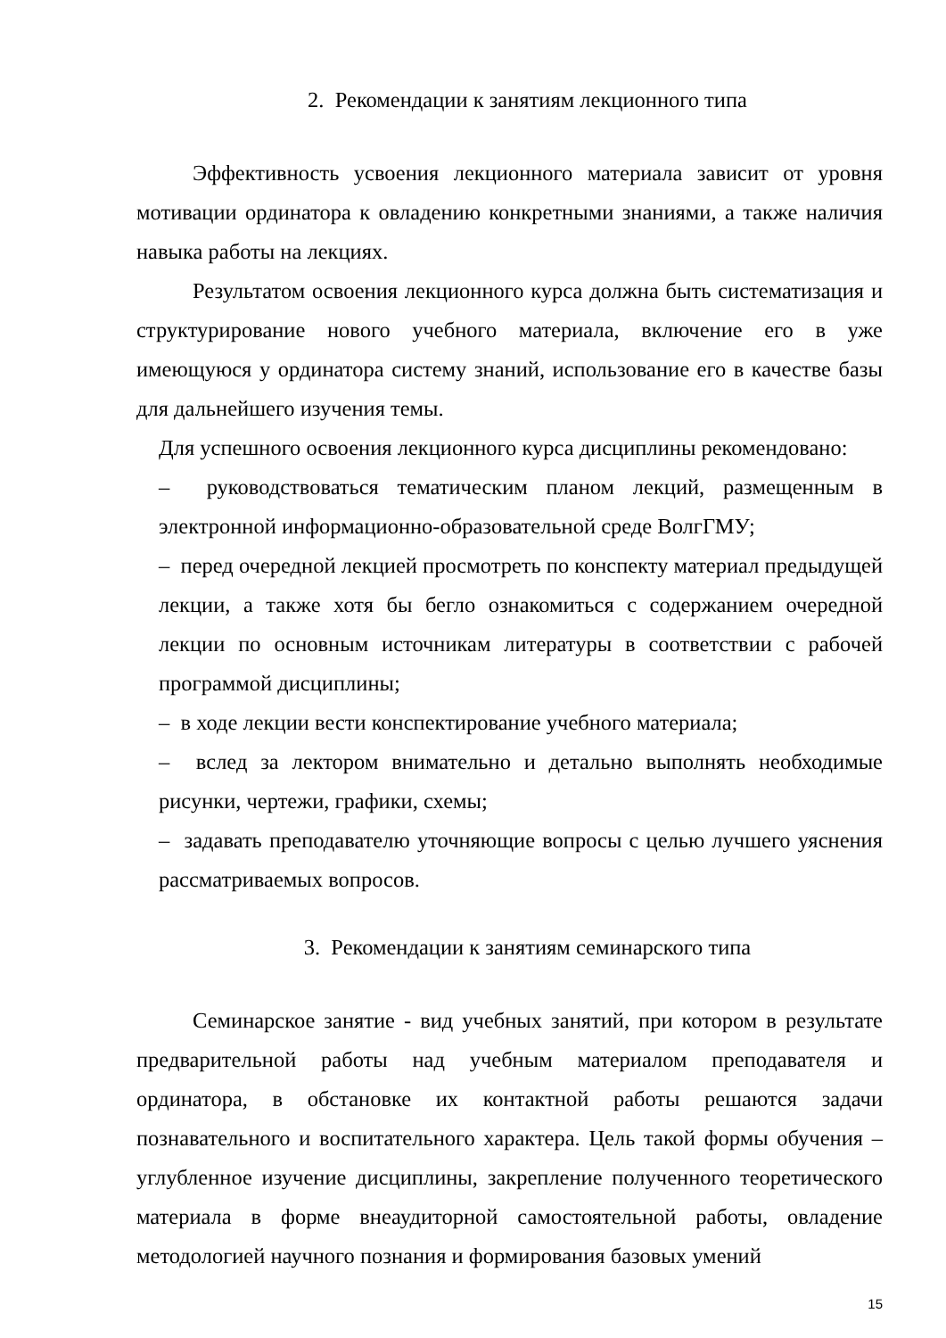2. Рекомендации к занятиям лекционного типа
Эффективность усвоения лекционного материала зависит от уровня мотивации ординатора к овладению конкретными знаниями, а также наличия навыка работы на лекциях.
Результатом освоения лекционного курса должна быть систематизация и структурирование нового учебного материала, включение его в уже имеющуюся у ординатора систему знаний, использование его в качестве базы для дальнейшего изучения темы.
Для успешного освоения лекционного курса дисциплины рекомендовано:
– руководствоваться тематическим планом лекций, размещенным в электронной информационно-образовательной среде ВолгГМУ;
– перед очередной лекцией просмотреть по конспекту материал предыдущей лекции, а также хотя бы бегло ознакомиться с содержанием очередной лекции по основным источникам литературы в соответствии с рабочей программой дисциплины;
– в ходе лекции вести конспектирование учебного материала;
– вслед за лектором внимательно и детально выполнять необходимые рисунки, чертежи, графики, схемы;
– задавать преподавателю уточняющие вопросы с целью лучшего уяснения рассматриваемых вопросов.
3. Рекомендации к занятиям семинарского типа
Семинарское занятие - вид учебных занятий, при котором в результате предварительной работы над учебным материалом преподавателя и ординатора, в обстановке их контактной работы решаются задачи познавательного и воспитательного характера. Цель такой формы обучения – углубленное изучение дисциплины, закрепление полученного теоретического материала в форме внеаудиторной самостоятельной работы, овладение методологией научного познания и формирования базовых умений
15